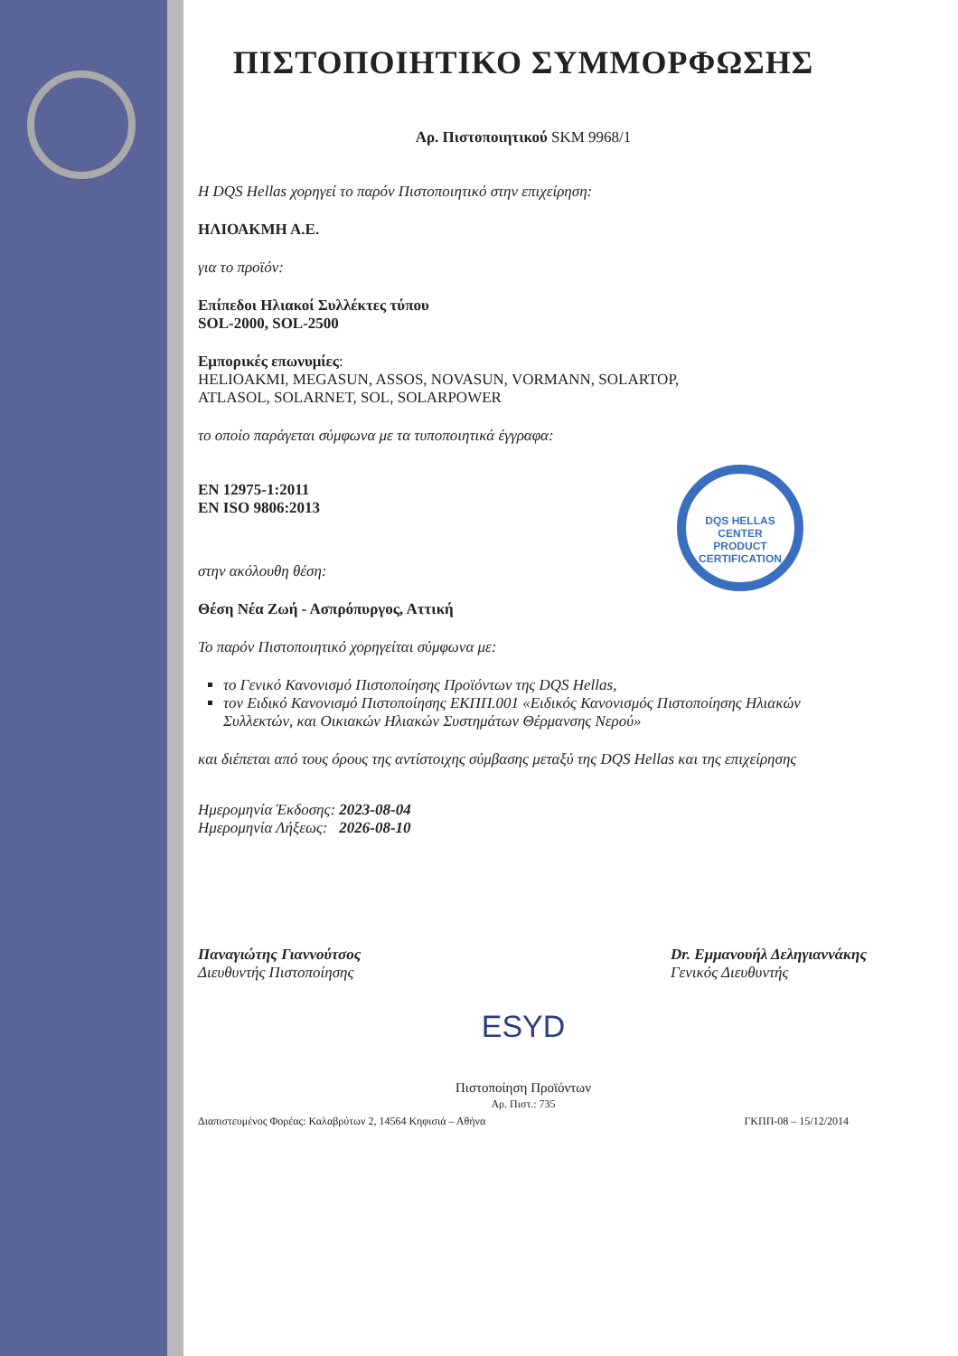ΠΙΣΤΟΠΟΙΗΤΙΚΟ ΣΥΜΜΟΡΦΩΣΗΣ
Αρ. Πιστοποιητικού SKM 9968/1
Η DQS Hellas χορηγεί το παρόν Πιστοποιητικό στην επιχείρηση:
ΗΛΙΟΑΚΜΗ Α.Ε.
για το προϊόν:
Επίπεδοι Ηλιακοί Συλλέκτες τύπου
SOL-2000, SOL-2500
Εμπορικές επωνυμίες:
HELIOAKMI, MEGASUN, ASSOS, NOVASUN, VORMANN, SOLARTOP,
ATLASOL, SOLARNET, SOL, SOLARPOWER
το οποίο παράγεται σύμφωνα με τα τυποποιητικά έγγραφα:
DQS HELLAS
CENTER
PRODUCT CERTIFICATION
EN 12975-1:2011
EN ISO 9806:2013
στην ακόλουθη θέση:
Θέση Νέα Ζωή - Ασπρόπυργος, Αττική
Το παρόν Πιστοποιητικό χορηγείται σύμφωνα με:
το Γενικό Κανονισμό Πιστοποίησης Προϊόντων της DQS Hellas,
τον Ειδικό Κανονισμό Πιστοποίησης ΕΚΠΠ.001 «Ειδικός Κανονισμός Πιστοποίησης Ηλιακών Συλλεκτών, και Οικιακών Ηλιακών Συστημάτων Θέρμανσης Νερού»
και διέπεται από τους όρους της αντίστοιχης σύμβασης μεταξύ της DQS Hellas και της επιχείρησης
Ημερομηνία Έκδοσης: 2023-08-04
Ημερομηνία Λήξεως: 2026-08-10
Παναγιώτης Γιαννούτσος
Διευθυντής Πιστοποίησης
Dr. Εμμανουήλ Δεληγιαννάκης
Γενικός Διευθυντής
ESYD
Πιστοποίηση Προϊόντων
Αρ. Πιστ.: 735
Διαπιστευμένος Φορέας: Καλαβρύτων 2, 14564 Κηφισιά – Αθήνα ΓΚΠΠ-08 – 15/12/2014